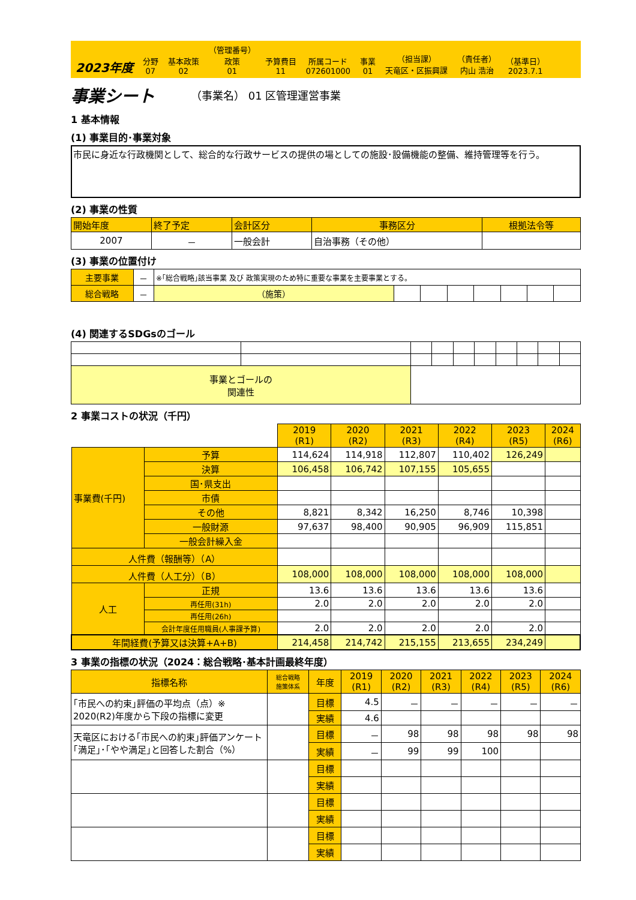2023年度
分野
07
基本政策
02
（管理番号）
政策
01
予算費目
11
所属コード
072601000
事業
01
（担当課）
天竜区・区振興課
（責任者）
内山 浩治
（基準日）
2023.7.1
事業シート （事業名） 01 区管理運営事業
1 基本情報
(1) 事業目的･事業対象
市民に身近な行政機関として、総合的な行政サービスの提供の場としての施設･設備機能の整備、維持管理等を行う。
(2) 事業の性質
| 開始年度 | 終了予定 | 会計区分 | 事務区分 | 根拠法令等 |
| 2007 | － | 一般会計 | 自治事務（その他） | |
(3) 事業の位置付け
| 主要事業 | － | ※｢総合戦略｣該当事業 及び 政策実現のため特に重要な事業を主要事業とする。 | | | | | | | |
| 総合戦略 | － | （施策） | | | | | | | |
(4) 関連するSDGsのゴール
| 事業とゴールの 関連性 | | | | | | | | | |
2 事業コストの状況（千円）
| | | 2019 (R1) | 2020 (R2) | 2021 (R3) | 2022 (R4) | 2023 (R5) | 2024 (R6) |
| 事業費(千円) | 予算 | 114,624 | 114,918 | 112,807 | 110,402 | 126,249 | |
| | 決算 | 106,458 | 106,742 | 107,155 | 105,655 | | |
| | 国･県支出 | | | | | | |
| | 市債 | | | | | | |
| | その他 | 8,821 | 8,342 | 16,250 | 8,746 | 10,398 | |
| | 一般財源 | 97,637 | 98,400 | 90,905 | 96,909 | 115,851 | |
| | 一般会計繰入金 | | | | | | |
| 人件費（報酬等）（A） | | | | | | | |
| 人件費（人工分）（B） | | 108,000 | 108,000 | 108,000 | 108,000 | 108,000 | |
| 人工 | 正規 | 13.6 | 13.6 | 13.6 | 13.6 | 13.6 | |
| | 再任用(31h) | 2.0 | 2.0 | 2.0 | 2.0 | 2.0 | |
| | 再任用(26h) | | | | | | |
| | 会計年度任用職員(人事課予算) | 2.0 | 2.0 | 2.0 | 2.0 | 2.0 | |
| 年間経費(予算又は決算+A+B) | | 214,458 | 214,742 | 215,155 | 213,655 | 234,249 | |
3 事業の指標の状況（2024：総合戦略･基本計画最終年度）
| 指標名称 | 総合戦略 施策体系 | 年度 | 2019 (R1) | 2020 (R2) | 2021 (R3) | 2022 (R4) | 2023 (R5) | 2024 (R6) |
| ｢市民への約束｣評価の平均点（点）※ 2020(R2)年度から下段の指標に変更 | | 目標 | 4.5 | － | － | － | － | － |
| | | 実績 | 4.6 | | | | | |
| 天竜区における｢市民への約束｣評価アンケート｢満足｣･｢やや満足｣と回答した割合（%） | | 目標 | － | 98 | 98 | 98 | 98 | 98 |
| | | 実績 | － | 99 | 99 | 100 | | |
| | | 目標 | | | | | | |
| | | 実績 | | | | | | |
| | | 目標 | | | | | | |
| | | 実績 | | | | | | |
| | | 目標 | | | | | | |
| | | 実績 | | | | | | |